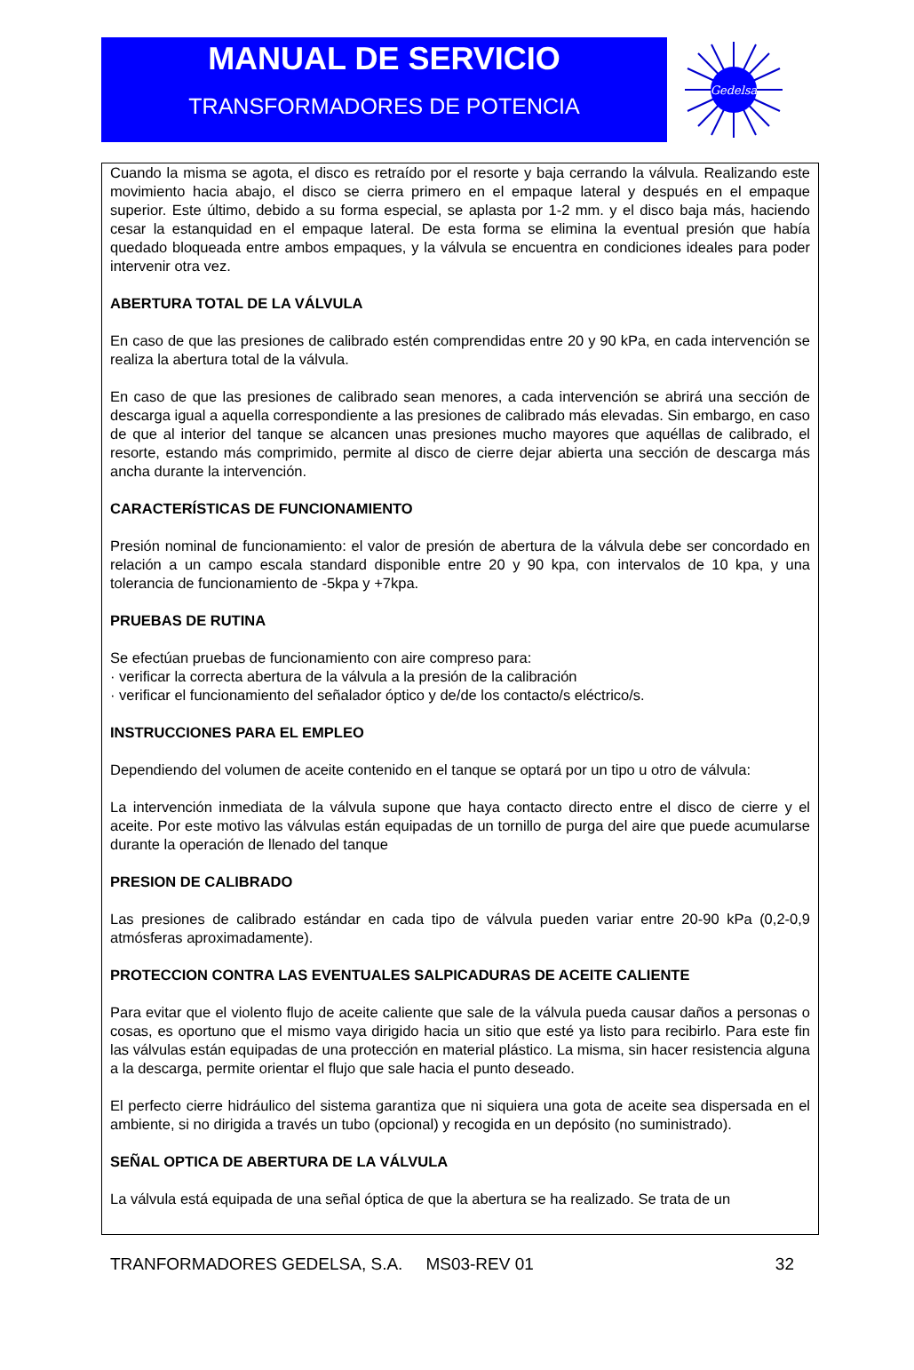MANUAL DE SERVICIO
TRANSFORMADORES DE POTENCIA
Gedelsa
Cuando la misma se agota, el disco es retraído por el resorte y baja cerrando la válvula. Realizando este movimiento hacia abajo, el disco se cierra primero en el empaque lateral y después en el empaque superior. Este último, debido a su forma especial, se aplasta por 1-2 mm. y el disco baja más, haciendo cesar la estanquidad en el empaque lateral. De esta forma se elimina la eventual presión que había quedado bloqueada entre ambos empaques, y la válvula se encuentra en condiciones ideales para poder intervenir otra vez.
ABERTURA TOTAL DE LA VÁLVULA
En caso de que las presiones de calibrado estén comprendidas entre 20 y 90 kPa, en cada intervención se realiza la abertura total de la válvula.
En caso de que las presiones de calibrado sean menores, a cada intervención se abrirá una sección de descarga igual a aquella correspondiente a las presiones de calibrado más elevadas. Sin embargo, en caso de que al interior del tanque se alcancen unas presiones mucho mayores que aquéllas de calibrado, el resorte, estando más comprimido, permite al disco de cierre dejar abierta una sección de descarga más ancha durante la intervención.
CARACTERÍSTICAS DE FUNCIONAMIENTO
Presión nominal de funcionamiento: el valor de presión de abertura de la válvula debe ser concordado en relación a un campo escala standard disponible entre 20 y 90 kpa, con intervalos de 10 kpa, y una tolerancia de funcionamiento de -5kpa y +7kpa.
PRUEBAS DE RUTINA
Se efectúan pruebas de funcionamiento con aire compreso para:
· verificar la correcta abertura de la válvula a la presión de la calibración
· verificar el funcionamiento del señalador óptico y de/de los contacto/s eléctrico/s.
INSTRUCCIONES PARA EL EMPLEO
Dependiendo del volumen de aceite contenido en el tanque se optará por un tipo u otro de válvula:
La intervención inmediata de la válvula supone que haya contacto directo entre el disco de cierre y el aceite. Por este motivo las válvulas están equipadas de un tornillo de purga del aire que puede acumularse durante la operación de llenado del tanque
PRESION DE CALIBRADO
Las presiones de calibrado estándar en cada tipo de válvula pueden variar entre 20-90 kPa (0,2-0,9 atmósferas aproximadamente).
PROTECCION CONTRA LAS EVENTUALES SALPICADURAS DE ACEITE CALIENTE
Para evitar que el violento flujo de aceite caliente que sale de la válvula pueda causar daños a personas o cosas, es oportuno que el mismo vaya dirigido hacia un sitio que esté ya listo para recibirlo. Para este fin las válvulas están equipadas de una protección en material plástico. La misma, sin hacer resistencia alguna a la descarga, permite orientar el flujo que sale hacia el punto deseado.
El perfecto cierre hidráulico del sistema garantiza que ni siquiera una gota de aceite sea dispersada en el ambiente, si no dirigida a través un tubo (opcional) y recogida en un depósito (no suministrado).
SEÑAL OPTICA DE ABERTURA DE LA VÁLVULA
La válvula está equipada de una señal óptica de que la abertura se ha realizado. Se trata de un
TRANFORMADORES GEDELSA, S.A. MS03-REV 01 32